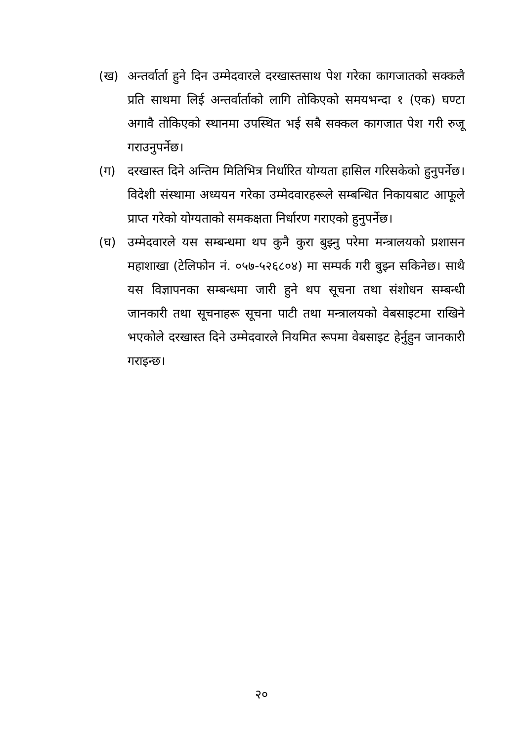(ख) अन्तर्वार्ता हुने दिन उम्मेदवारले दरखास्तसाथ पेश गरेका कागजातको सक्कलै प्रति साथमा लिई अन्तर्वार्ताको लागि तोकिएको समयभन्दा १ (एक) घण्टा अगावै तोकिएको स्थानमा उपस्थित भई सबै सक्कल कागजात पेश गरी रुजू गराउनुपर्नेछ।
(ग) दरखास्त दिने अन्तिम मितिभित्र निर्धारित योग्यता हासिल गरिसकेको हुनुपर्नेछ। विदेशी संस्थामा अध्ययन गरेका उम्मेदवारहरूले सम्बन्धित निकायबाट आफूले प्राप्त गरेको योग्यताको समकक्षता निर्धारण गराएको हुनुपर्नेछ।
(घ) उम्मेदवारले यस सम्बन्धमा थप कुनै कुरा बुझ्नु परेमा मन्त्रालयको प्रशासन महाशाखा (टेलिफोन नं. ०५७-५२६८०४) मा सम्पर्क गरी बुझ्न सकिनेछ। साथै यस विज्ञापनका सम्बन्धमा जारी हुने थप सूचना तथा संशोधन सम्बन्धी जानकारी तथा सूचनाहरू सूचना पाटी तथा मन्त्रालयको वेबसाइटमा राखिने भएकोले दरखास्त दिने उम्मेदवारले नियमित रूपमा वेबसाइट हेर्नुहुन जानकारी गराइन्छ।
२०